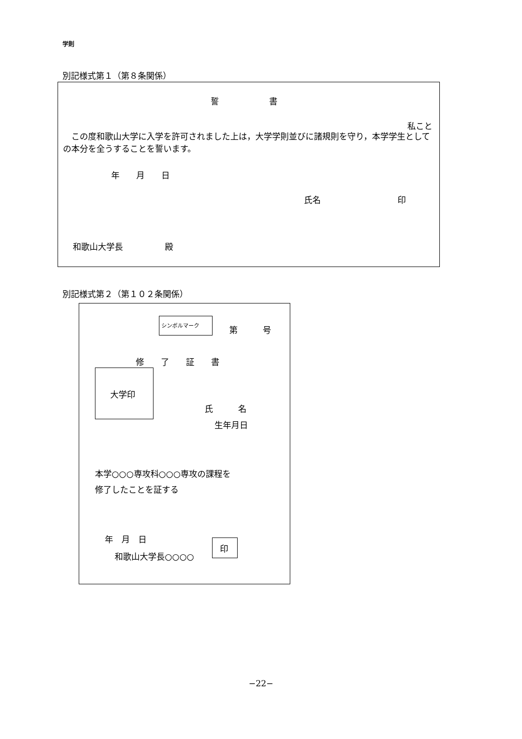学則
別記様式第１（第８条関係）
誓　　　　　　書
私こと
　この度和歌山大学に入学を許可されました上は，大学学則並びに諸規則を守り，本学学生としての本分を全うすることを誓います。
年　　月　　日
氏名 印
和歌山大学長　　　　　殿
別記様式第２（第１０２条関係）
シンボルマーク
第　　　号
修　　了　　証　　書
大学印
氏　　　名
生年月日
本学○○○専攻科○○○専攻の課程を
修了したことを証する
年　月　日
和歌山大学長○○○○
印
−22−